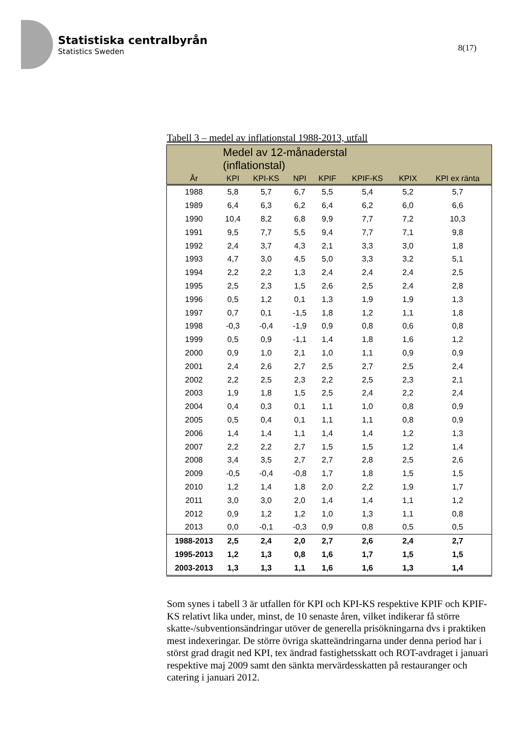Statistiska centralbyrån
Statistics Sweden
8(17)
Tabell 3 – medel av inflationstal 1988-2013, utfall
| | Medel av 12-månaderstal (inflationstal) | | | | | | |
| --- | --- | --- | --- | --- | --- | --- | --- |
| År | KPI | KPI-KS | NPI | KPIF | KPIF-KS | KPIX | KPI ex ränta |
| 1988 | 5,8 | 5,7 | 6,7 | 5,5 | 5,4 | 5,2 | 5,7 |
| 1989 | 6,4 | 6,3 | 6,2 | 6,4 | 6,2 | 6,0 | 6,6 |
| 1990 | 10,4 | 8,2 | 6,8 | 9,9 | 7,7 | 7,2 | 10,3 |
| 1991 | 9,5 | 7,7 | 5,5 | 9,4 | 7,7 | 7,1 | 9,8 |
| 1992 | 2,4 | 3,7 | 4,3 | 2,1 | 3,3 | 3,0 | 1,8 |
| 1993 | 4,7 | 3,0 | 4,5 | 5,0 | 3,3 | 3,2 | 5,1 |
| 1994 | 2,2 | 2,2 | 1,3 | 2,4 | 2,4 | 2,4 | 2,5 |
| 1995 | 2,5 | 2,3 | 1,5 | 2,6 | 2,5 | 2,4 | 2,8 |
| 1996 | 0,5 | 1,2 | 0,1 | 1,3 | 1,9 | 1,9 | 1,3 |
| 1997 | 0,7 | 0,1 | -1,5 | 1,8 | 1,2 | 1,1 | 1,8 |
| 1998 | -0,3 | -0,4 | -1,9 | 0,9 | 0,8 | 0,6 | 0,8 |
| 1999 | 0,5 | 0,9 | -1,1 | 1,4 | 1,8 | 1,6 | 1,2 |
| 2000 | 0,9 | 1,0 | 2,1 | 1,0 | 1,1 | 0,9 | 0,9 |
| 2001 | 2,4 | 2,6 | 2,7 | 2,5 | 2,7 | 2,5 | 2,4 |
| 2002 | 2,2 | 2,5 | 2,3 | 2,2 | 2,5 | 2,3 | 2,1 |
| 2003 | 1,9 | 1,8 | 1,5 | 2,5 | 2,4 | 2,2 | 2,4 |
| 2004 | 0,4 | 0,3 | 0,1 | 1,1 | 1,0 | 0,8 | 0,9 |
| 2005 | 0,5 | 0,4 | 0,1 | 1,1 | 1,1 | 0,8 | 0,9 |
| 2006 | 1,4 | 1,4 | 1,1 | 1,4 | 1,4 | 1,2 | 1,3 |
| 2007 | 2,2 | 2,2 | 2,7 | 1,5 | 1,5 | 1,2 | 1,4 |
| 2008 | 3,4 | 3,5 | 2,7 | 2,7 | 2,8 | 2,5 | 2,6 |
| 2009 | -0,5 | -0,4 | -0,8 | 1,7 | 1,8 | 1,5 | 1,5 |
| 2010 | 1,2 | 1,4 | 1,8 | 2,0 | 2,2 | 1,9 | 1,7 |
| 2011 | 3,0 | 3,0 | 2,0 | 1,4 | 1,4 | 1,1 | 1,2 |
| 2012 | 0,9 | 1,2 | 1,2 | 1,0 | 1,3 | 1,1 | 0,8 |
| 2013 | 0,0 | -0,1 | -0,3 | 0,9 | 0,8 | 0,5 | 0,5 |
| 1988-2013 | 2,5 | 2,4 | 2,0 | 2,7 | 2,6 | 2,4 | 2,7 |
| 1995-2013 | 1,2 | 1,3 | 0,8 | 1,6 | 1,7 | 1,5 | 1,5 |
| 2003-2013 | 1,3 | 1,3 | 1,1 | 1,6 | 1,6 | 1,3 | 1,4 |
Som synes i tabell 3 är utfallen för KPI och KPI-KS respektive KPIF och KPIF-KS relativt lika under, minst, de 10 senaste åren, vilket indikerar få större skatte-/subventionsändringar utöver de generella prisökningarna dvs i praktiken mest indexeringar. De större övriga skatteändringarna under denna period har i störst grad dragit ned KPI, tex ändrad fastighetsskatt och ROT-avdraget i januari respektive maj 2009 samt den sänkta mervärdesskatten på restauranger och catering i januari 2012.